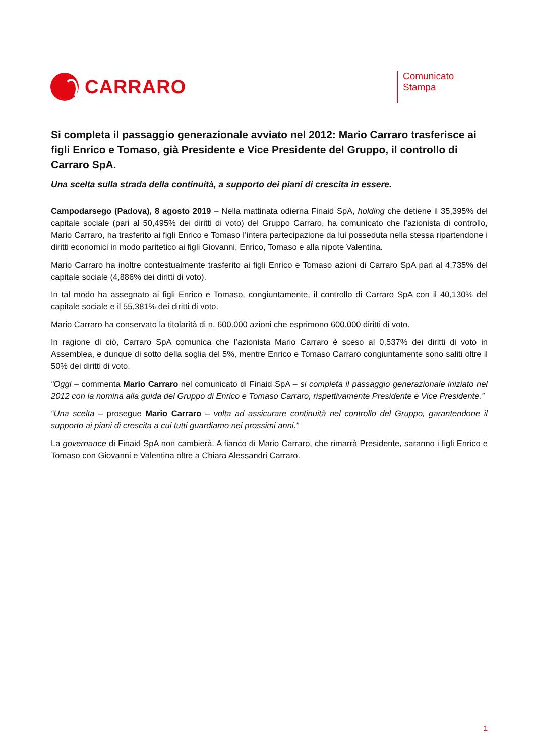CARRARO
Comunicato Stampa
Si completa il passaggio generazionale avviato nel 2012: Mario Carraro trasferisce ai figli Enrico e Tomaso, già Presidente e Vice Presidente del Gruppo, il controllo di Carraro SpA.
Una scelta sulla strada della continuità, a supporto dei piani di crescita in essere.
Campodarsego (Padova), 8 agosto 2019 – Nella mattinata odierna Finaid SpA, holding che detiene il 35,395% del capitale sociale (pari al 50,495% dei diritti di voto) del Gruppo Carraro, ha comunicato che l’azionista di controllo, Mario Carraro, ha trasferito ai figli Enrico e Tomaso l’intera partecipazione da lui posseduta nella stessa ripartendone i diritti economici in modo paritetico ai figli Giovanni, Enrico, Tomaso e alla nipote Valentina.
Mario Carraro ha inoltre contestualmente trasferito ai figli Enrico e Tomaso azioni di Carraro SpA pari al 4,735% del capitale sociale (4,886% dei diritti di voto).
In tal modo ha assegnato ai figli Enrico e Tomaso, congiuntamente, il controllo di Carraro SpA con il 40,130% del capitale sociale e il 55,381% dei diritti di voto.
Mario Carraro ha conservato la titolarità di n. 600.000 azioni che esprimono 600.000 diritti di voto.
In ragione di ciò, Carraro SpA comunica che l’azionista Mario Carraro è sceso al 0,537% dei diritti di voto in Assemblea, e dunque di sotto della soglia del 5%, mentre Enrico e Tomaso Carraro congiuntamente sono saliti oltre il 50% dei diritti di voto.
“Oggi – commenta Mario Carraro nel comunicato di Finaid SpA – si completa il passaggio generazionale iniziato nel 2012 con la nomina alla guida del Gruppo di Enrico e Tomaso Carraro, rispettivamente Presidente e Vice Presidente.”
“Una scelta – prosegue Mario Carraro – volta ad assicurare continuità nel controllo del Gruppo, garantendone il supporto ai piani di crescita a cui tutti guardiamo nei prossimi anni.”
La governance di Finaid SpA non cambierà. A fianco di Mario Carraro, che rimarrà Presidente, saranno i figli Enrico e Tomaso con Giovanni e Valentina oltre a Chiara Alessandri Carraro.
1